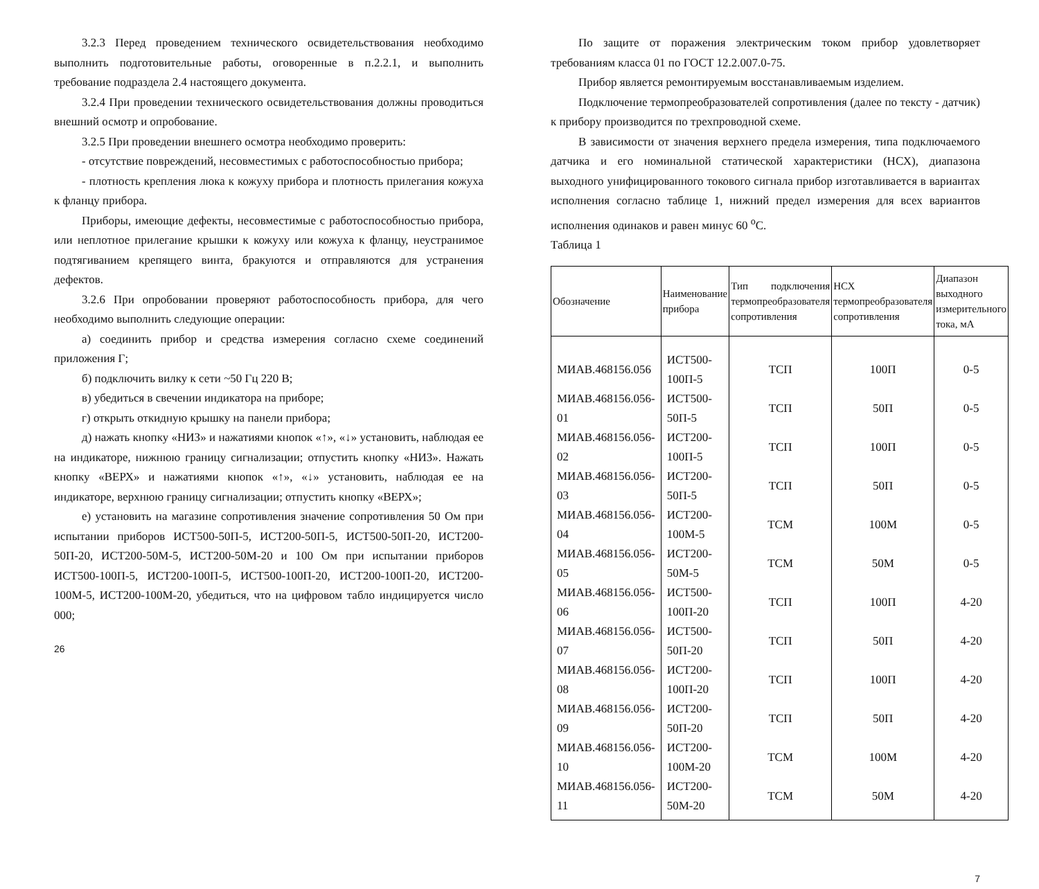3.2.3 Перед проведением технического освидетельствования необходимо выполнить подготовительные работы, оговоренные в п.2.2.1, и выполнить требование подраздела 2.4 настоящего документа.
3.2.4 При проведении технического освидетельствования должны проводиться внешний осмотр и опробование.
3.2.5 При проведении внешнего осмотра необходимо проверить:
- отсутствие повреждений, несовместимых с работоспособностью прибора;
- плотность крепления люка к кожуху прибора и плотность прилегания кожуха к фланцу прибора.
Приборы, имеющие дефекты, несовместимые с работоспособностью прибора, или неплотное прилегание крышки к кожуху или кожуха к фланцу, неустранимое подтягиванием крепящего винта, бракуются и отправляются для устранения дефектов.
3.2.6 При опробовании проверяют работоспособность прибора, для чего необходимо выполнить следующие операции:
а) соединить прибор и средства измерения согласно схеме соединений приложения Г;
б) подключить вилку к сети ~50 Гц 220 В;
в) убедиться в свечении индикатора на приборе;
г) открыть откидную крышку на панели прибора;
д) нажать кнопку «НИЗ» и нажатиями кнопок «↑», «↓» установить, наблюдая ее на индикаторе, нижнюю границу сигнализации; отпустить кнопку «НИЗ». Нажать кнопку «ВЕРХ» и нажатиями кнопок «↑», «↓» установить, наблюдая ее на индикаторе, верхнюю границу сигнализации; отпустить кнопку «ВЕРХ»;
е) установить на магазине сопротивления значение сопротивления 50 Ом при испытании приборов ИСТ500-50П-5, ИСТ200-50П-5, ИСТ500-50П-20, ИСТ200-50П-20, ИСТ200-50М-5, ИСТ200-50М-20 и 100 Ом при испытании приборов ИСТ500-100П-5, ИСТ200-100П-5, ИСТ500-100П-20, ИСТ200-100П-20, ИСТ200-100М-5, ИСТ200-100М-20, убедиться, что на цифровом табло индицируется число 000;
26
По защите от поражения электрическим током прибор удовлетворяет требованиям класса 01 по ГОСТ 12.2.007.0-75.
Прибор является ремонтируемым восстанавливаемым изделием.
Подключение термопреобразователей сопротивления (далее по тексту - датчик) к прибору производится по трехпроводной схеме.
В зависимости от значения верхнего предела измерения, типа подключаемого датчика и его номинальной статической характеристики (НСХ), диапазона выходного унифицированного токового сигнала прибор изготавливается в вариантах исполнения согласно таблице 1, нижний предел измерения для всех вариантов исполнения одинаков и равен минус 60 <sup>о</sup>С.
Таблица 1
| Обозначение | Наименование прибора | Тип подключения термопреобразователя сопротивления | НСХ термопреобразователя сопротивления | Диапазон выходного измерительного тока, мА |
| --- | --- | --- | --- | --- |
| МИАВ.468156.056 | ИСТ500-100П-5 | ТСП | 100П | 0-5 |
| МИАВ.468156.056-01 | ИСТ500-50П-5 | ТСП | 50П | 0-5 |
| МИАВ.468156.056-02 | ИСТ200-100П-5 | ТСП | 100П | 0-5 |
| МИАВ.468156.056-03 | ИСТ200-50П-5 | ТСП | 50П | 0-5 |
| МИАВ.468156.056-04 | ИСТ200-100М-5 | ТСМ | 100М | 0-5 |
| МИАВ.468156.056-05 | ИСТ200-50М-5 | ТСМ | 50М | 0-5 |
| МИАВ.468156.056-06 | ИСТ500-100П-20 | ТСП | 100П | 4-20 |
| МИАВ.468156.056-07 | ИСТ500-50П-20 | ТСП | 50П | 4-20 |
| МИАВ.468156.056-08 | ИСТ200-100П-20 | ТСП | 100П | 4-20 |
| МИАВ.468156.056-09 | ИСТ200-50П-20 | ТСП | 50П | 4-20 |
| МИАВ.468156.056-10 | ИСТ200-100М-20 | ТСМ | 100М | 4-20 |
| МИАВ.468156.056-11 | ИСТ200-50М-20 | ТСМ | 50М | 4-20 |
7